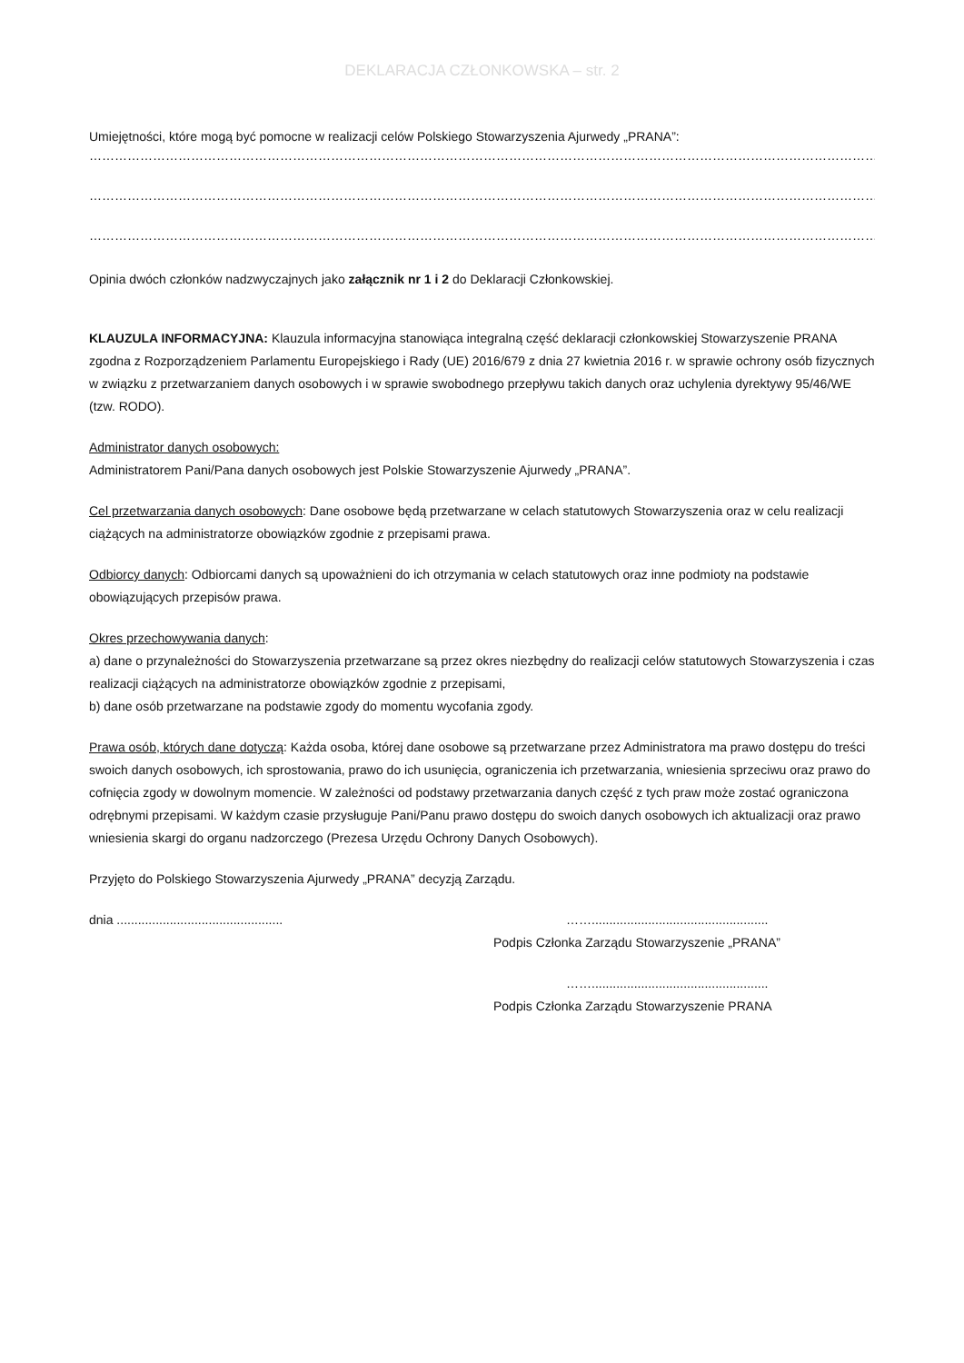DEKLARACJA CZŁONKOWSKA – str. 2
Umiejętności, które mogą być pomocne w realizacji celów Polskiego Stowarzyszenia Ajurwedy „PRANA”:
………………………………………………………………………………………………………………………………………………………………………………………….
………………………………………………………………………………………………………………………………………………………………………………………….
………………………………………………………………………………………………………………………………………………………………………………………….
Opinia dwóch członków nadzwyczajnych jako załącznik nr 1 i 2 do Deklaracji Członkowskiej.
KLAUZULA INFORMACYJNA: Klauzula informacyjna stanowiąca integralną część deklaracji członkowskiej Stowarzyszenie PRANA zgodna z Rozporządzeniem Parlamentu Europejskiego i Rady (UE) 2016/679 z dnia 27 kwietnia 2016 r. w sprawie ochrony osób fizycznych w związku z przetwarzaniem danych osobowych i w sprawie swobodnego przepływu takich danych oraz uchylenia dyrektywy 95/46/WE (tzw. RODO).
Administrator danych osobowych:
Administratorem Pani/Pana danych osobowych jest Polskie Stowarzyszenie Ajurwedy „PRANA”.
Cel przetwarzania danych osobowych: Dane osobowe będą przetwarzane w celach statutowych Stowarzyszenia oraz w celu realizacji ciążących na administratorze obowiązków zgodnie z przepisami prawa.
Odbiorcy danych: Odbiorcami danych są upoważnieni do ich otrzymania w celach statutowych oraz inne podmioty na podstawie obowiązujących przepisów prawa.
Okres przechowywania danych:
a) dane o przynależności do Stowarzyszenia przetwarzane są przez okres niezbędny do realizacji celów statutowych Stowarzyszenia i czas realizacji ciążących na administratorze obowiązków zgodnie z przepisami,
b) dane osób przetwarzane na podstawie zgody do momentu wycofania zgody.
Prawa osób, których dane dotyczą: Każda osoba, której dane osobowe są przetwarzane przez Administratora ma prawo dostępu do treści swoich danych osobowych, ich sprostowania, prawo do ich usunięcia, ograniczenia ich przetwarzania, wniesienia sprzeciwu oraz prawo do cofnięcia zgody w dowolnym momencie. W zależności od podstawy przetwarzania danych część z tych praw może zostać ograniczona odrębnymi przepisami. W każdym czasie przysługuje Pani/Panu prawo dostępu do swoich danych osobowych ich aktualizacji oraz prawo wniesienia skargi do organu nadzorczego (Prezesa Urzędu Ochrony Danych Osobowych).
Przyjęto do Polskiego Stowarzyszenia Ajurwedy „PRANA” decyzją Zarządu.
dnia ............................................... ……..................................................
Podpis Członka Zarządu Stowarzyszenie „PRANA”
……..................................................
Podpis Członka Zarządu Stowarzyszenie PRANA